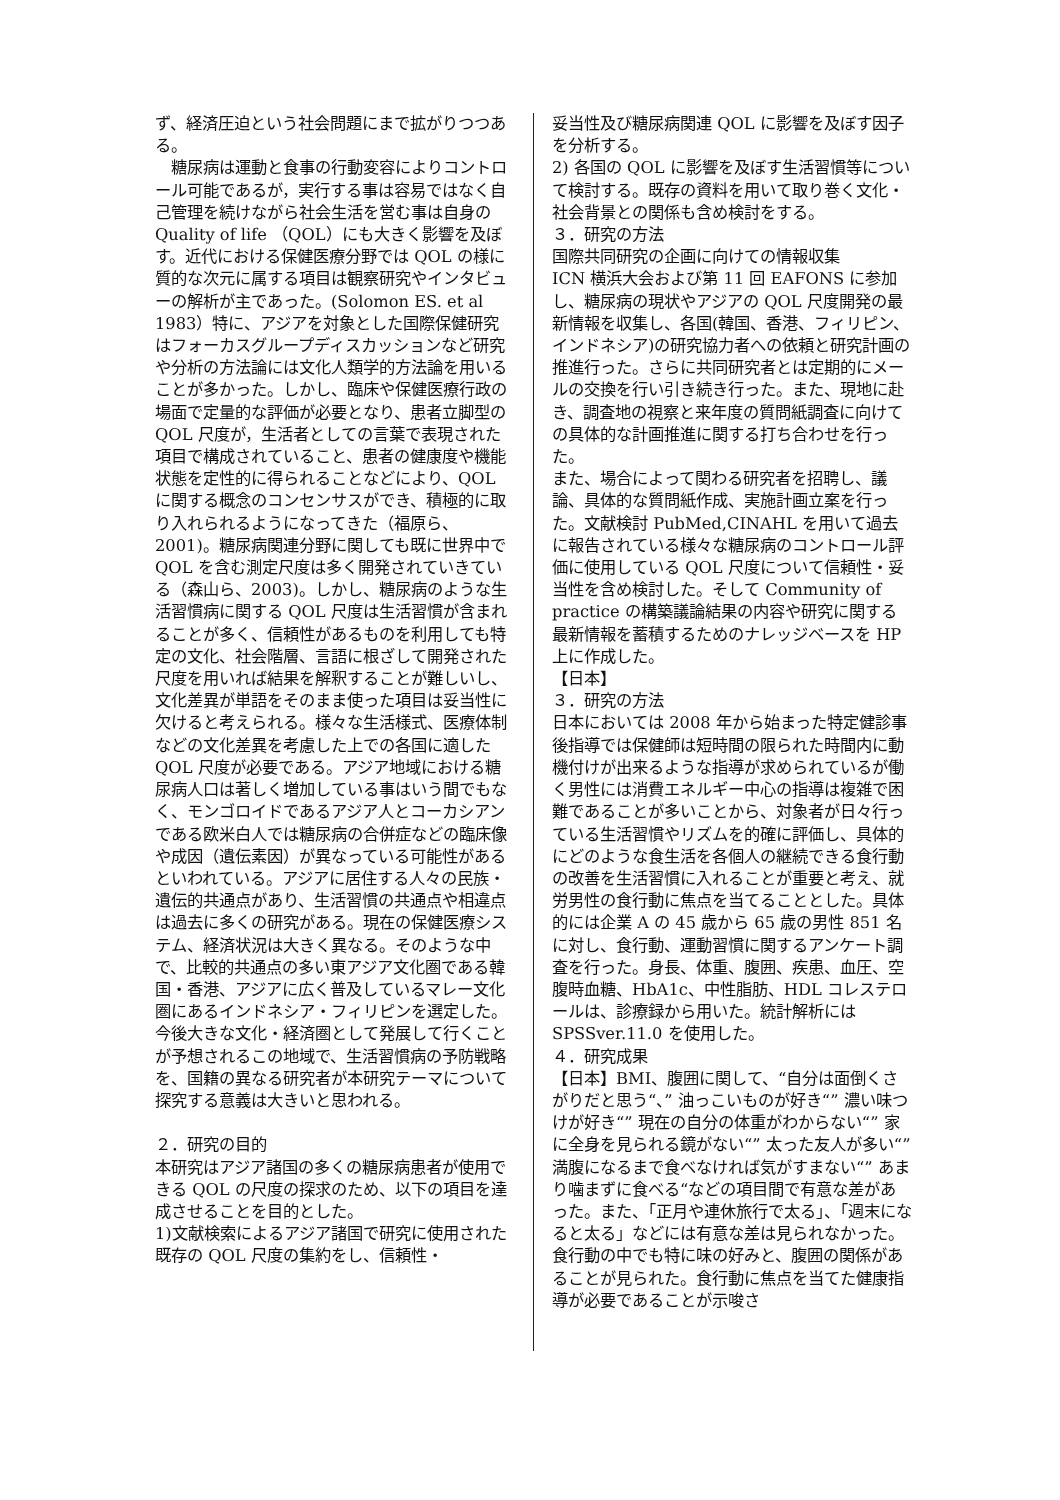ず、経済圧迫という社会問題にまで拡がりつつある。
　糖尿病は運動と食事の行動変容によりコントロール可能であるが，実行する事は容易ではなく自己管理を続けながら社会生活を営む事は自身の Quality of life （QOL）にも大きく影響を及ぼす。近代における保健医療分野では QOL の様に質的な次元に属する項目は観察研究やインタビューの解析が主であった。(Solomon ES. et al 1983）特に、アジアを対象とした国際保健研究はフォーカスグループディスカッションなど研究や分析の方法論には文化人類学的方法論を用いることが多かった。しかし、臨床や保健医療行政の場面で定量的な評価が必要となり、患者立脚型の QOL 尺度が，生活者としての言葉で表現された項目で構成されていること、患者の健康度や機能状態を定性的に得られることなどにより、QOL に関する概念のコンセンサスができ、積極的に取り入れられるようになってきた（福原ら、2001)。糖尿病関連分野に関しても既に世界中で QOL を含む測定尺度は多く開発されていきている（森山ら、2003)。しかし、糖尿病のような生活習慣病に関する QOL 尺度は生活習慣が含まれることが多く、信頼性があるものを利用しても特定の文化、社会階層、言語に根ざして開発された尺度を用いれば結果を解釈することが難しいし、文化差異が単語をそのまま使った項目は妥当性に欠けると考えられる。様々な生活様式、医療体制などの文化差異を考慮した上での各国に適した QOL 尺度が必要である。アジア地域における糖尿病人口は著しく増加している事はいう間でもなく、モンゴロイドであるアジア人とコーカシアンである欧米白人では糖尿病の合併症などの臨床像や成因（遺伝素因）が異なっている可能性があるといわれている。アジアに居住する人々の民族・遺伝的共通点があり、生活習慣の共通点や相違点は過去に多くの研究がある。現在の保健医療システム、経済状況は大きく異なる。そのような中で、比較的共通点の多い東アジア文化圏である韓国・香港、アジアに広く普及しているマレー文化圏にあるインドネシア・フィリピンを選定した。今後大きな文化・経済圏として発展して行くことが予想されるこの地域で、生活習慣病の予防戦略を、国籍の異なる研究者が本研究テーマについて探究する意義は大きいと思われる。
２．研究の目的
本研究はアジア諸国の多くの糖尿病患者が使用できる QOL の尺度の探求のため、以下の項目を達成させることを目的とした。
1)文献検索によるアジア諸国で研究に使用された既存の QOL 尺度の集約をし、信頼性・
妥当性及び糖尿病関連 QOL に影響を及ぼす因子を分析する。
2) 各国の QOL に影響を及ぼす生活習慣等について検討する。既存の資料を用いて取り巻く文化・社会背景との関係も含め検討をする。
３．研究の方法
国際共同研究の企画に向けての情報収集
ICN 横浜大会および第 11 回 EAFONS に参加し、糖尿病の現状やアジアの QOL 尺度開発の最新情報を収集し、各国(韓国、香港、フィリピン、インドネシア)の研究協力者への依頼と研究計画の推進行った。さらに共同研究者とは定期的にメールの交換を行い引き続き行った。また、現地に赴き、調査地の視察と来年度の質問紙調査に向けての具体的な計画推進に関する打ち合わせを行った。
また、場合によって関わる研究者を招聘し、議論、具体的な質問紙作成、実施計画立案を行った。文献検討 PubMed,CINAHL を用いて過去に報告されている様々な糖尿病のコントロール評価に使用している QOL 尺度について信頼性・妥当性を含め検討した。そして Community of practice の構築議論結果の内容や研究に関する最新情報を蓄積するためのナレッジベースを HP 上に作成した。
【日本】
３．研究の方法
日本においては 2008 年から始まった特定健診事後指導では保健師は短時間の限られた時間内に動機付けが出来るような指導が求められているが働く男性には消費エネルギー中心の指導は複雑で困難であることが多いことから、対象者が日々行っている生活習慣やリズムを的確に評価し、具体的にどのような食生活を各個人の継続できる食行動の改善を生活習慣に入れることが重要と考え、就労男性の食行動に焦点を当てることとした。具体的には企業 A の 45 歳から 65 歳の男性 851 名に対し、食行動、運動習慣に関するアンケート調査を行った。身長、体重、腹囲、疾患、血圧、空腹時血糖、HbA1c、中性脂肪、HDL コレステロールは、診療録から用いた。統計解析には SPSSver.11.0 を使用した。
４．研究成果
【日本】BMI、腹囲に関して、“自分は面倒くさがりだと思う“、” 油っこいものが好き“” 濃い味つけが好き“” 現在の自分の体重がわからない“” 家に全身を見られる鏡がない“” 太った友人が多い“” 満腹になるまで食べなければ気がすまない“” あまり噛まずに食べる“などの項目間で有意な差があった。また、「正月や連休旅行で太る」、「週末になると太る」などには有意な差は見られなかった。食行動の中でも特に味の好みと、腹囲の関係があることが見られた。食行動に焦点を当てた健康指導が必要であることが示唆さ